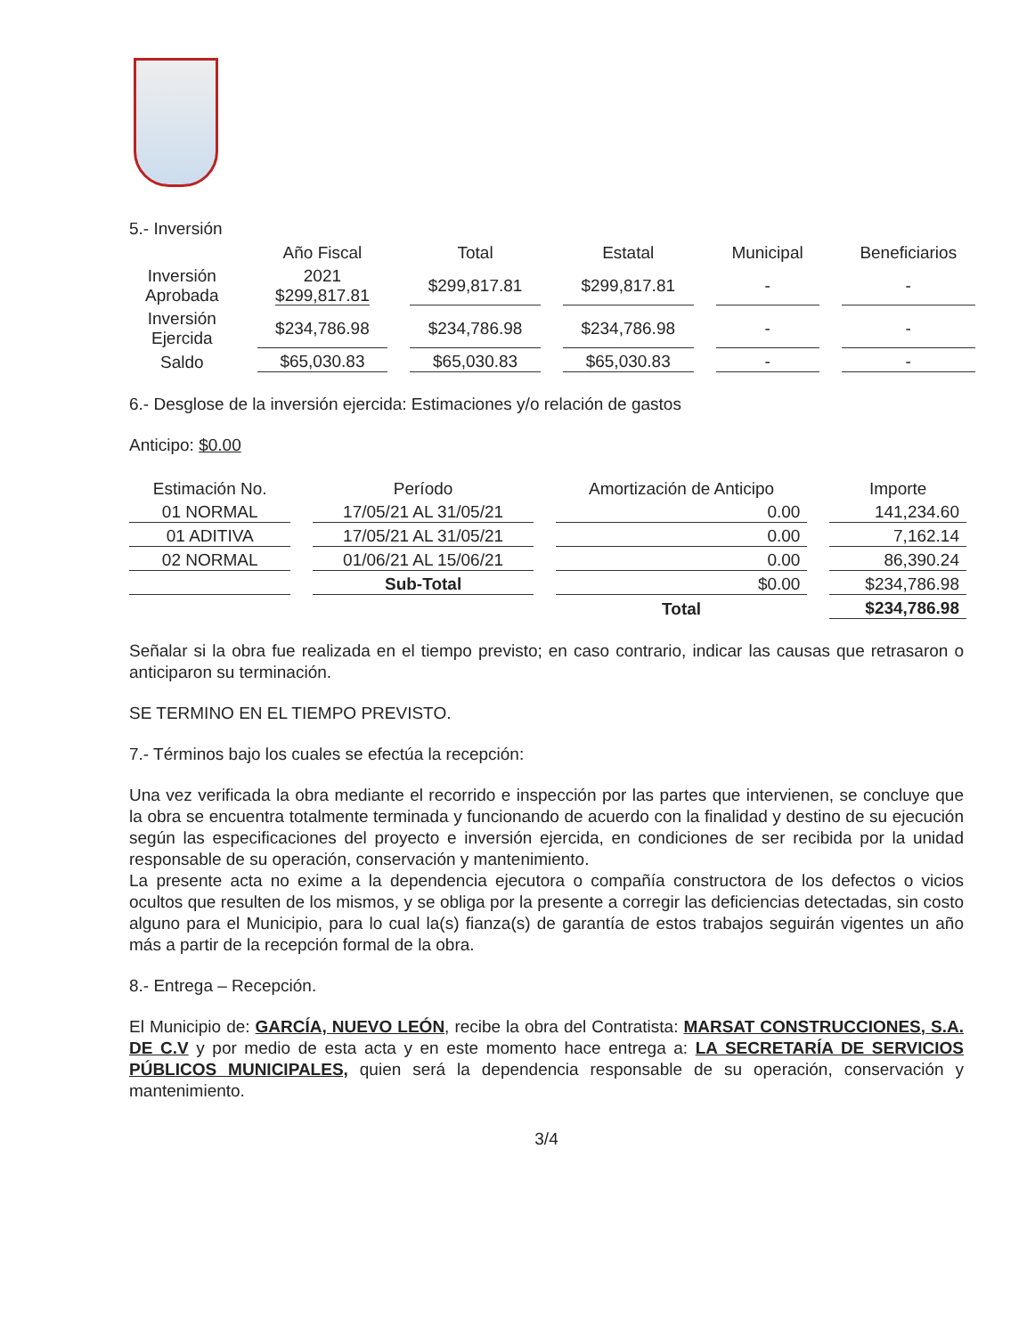5.- Inversión
| | Año Fiscal | Total | Estatal | Municipal | Beneficiarios |
| --- | --- | --- | --- | --- | --- |
| Inversión Aprobada | 2021 $299,817.81 | $299,817.81 | $299,817.81 | - | - |
| Inversión Ejercida | $234,786.98 | $234,786.98 | $234,786.98 | - | - |
| Saldo | $65,030.83 | $65,030.83 | $65,030.83 | - | - |
6.- Desglose de la inversión ejercida: Estimaciones y/o relación de gastos
Anticipo: $0.00
| Estimación No. | Período | Amortización de Anticipo | Importe |
| --- | --- | --- | --- |
| 01 NORMAL | 17/05/21 AL 31/05/21 | 0.00 | 141,234.60 |
| 01 ADITIVA | 17/05/21 AL 31/05/21 | 0.00 | 7,162.14 |
| 02 NORMAL | 01/06/21 AL 15/06/21 | 0.00 | 86,390.24 |
| | Sub-Total | $0.00 | $234,786.98 |
| | | Total | $234,786.98 |
Señalar si la obra fue realizada en el tiempo previsto; en caso contrario, indicar las causas que retrasaron o anticiparon su terminación.
SE TERMINO EN EL TIEMPO PREVISTO.
7.- Términos bajo los cuales se efectúa la recepción:
Una vez verificada la obra mediante el recorrido e inspección por las partes que intervienen, se concluye que la obra se encuentra totalmente terminada y funcionando de acuerdo con la finalidad y destino de su ejecución según las especificaciones del proyecto e inversión ejercida, en condiciones de ser recibida por la unidad responsable de su operación, conservación y mantenimiento.
La presente acta no exime a la dependencia ejecutora o compañía constructora de los defectos o vicios ocultos que resulten de los mismos, y se obliga por la presente a corregir las deficiencias detectadas, sin costo alguno para el Municipio, para lo cual la(s) fianza(s) de garantía de estos trabajos seguirán vigentes un año más a partir de la recepción formal de la obra.
8.- Entrega – Recepción.
El Municipio de: GARCÍA, NUEVO LEÓN, recibe la obra del Contratista: MARSAT CONSTRUCCIONES, S.A. DE C.V y por medio de esta acta y en este momento hace entrega a: LA SECRETARÍA DE SERVICIOS PÚBLICOS MUNICIPALES, quien será la dependencia responsable de su operación, conservación y mantenimiento.
3/4